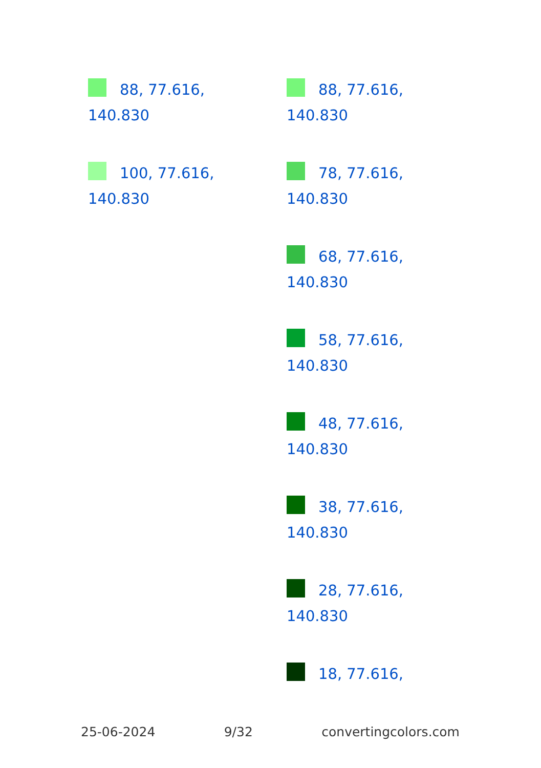88, 77.616, 140.830
100, 77.616, 140.830
88, 77.616, 140.830
78, 77.616, 140.830
68, 77.616, 140.830
58, 77.616, 140.830
48, 77.616, 140.830
38, 77.616, 140.830
28, 77.616, 140.830
18, 77.616,
25-06-2024 9/32 convertingcolors.com